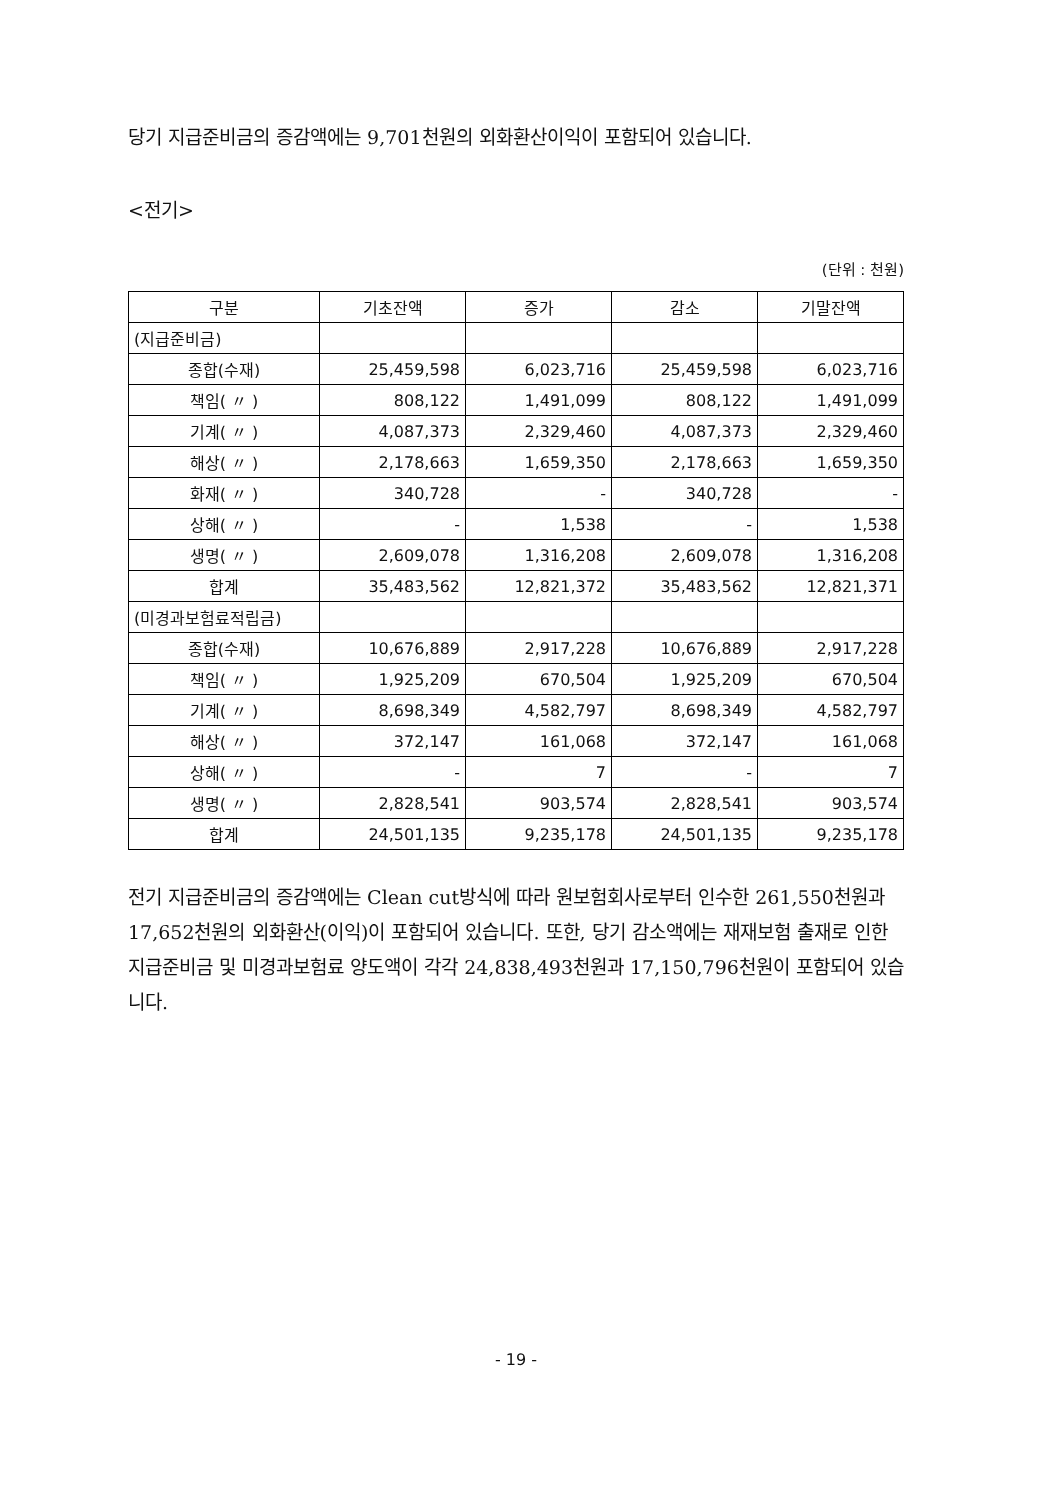당기 지급준비금의 증감액에는 9,701천원의 외화환산이익이 포함되어 있습니다.
<전기>
(단위 : 천원)
| 구분 | 기초잔액 | 증가 | 감소 | 기말잔액 |
| --- | --- | --- | --- | --- |
| (지급준비금) | | | | |
| 종합(수재) | 25,459,598 | 6,023,716 | 25,459,598 | 6,023,716 |
| 책임( 〃 ) | 808,122 | 1,491,099 | 808,122 | 1,491,099 |
| 기계( 〃 ) | 4,087,373 | 2,329,460 | 4,087,373 | 2,329,460 |
| 해상( 〃 ) | 2,178,663 | 1,659,350 | 2,178,663 | 1,659,350 |
| 화재( 〃 ) | 340,728 | - | 340,728 | - |
| 상해( 〃 ) | - | 1,538 | - | 1,538 |
| 생명( 〃 ) | 2,609,078 | 1,316,208 | 2,609,078 | 1,316,208 |
| 합계 | 35,483,562 | 12,821,372 | 35,483,562 | 12,821,371 |
| (미경과보험료적립금) | | | | |
| 종합(수재) | 10,676,889 | 2,917,228 | 10,676,889 | 2,917,228 |
| 책임( 〃 ) | 1,925,209 | 670,504 | 1,925,209 | 670,504 |
| 기계( 〃 ) | 8,698,349 | 4,582,797 | 8,698,349 | 4,582,797 |
| 해상( 〃 ) | 372,147 | 161,068 | 372,147 | 161,068 |
| 상해( 〃 ) | - | 7 | - | 7 |
| 생명( 〃 ) | 2,828,541 | 903,574 | 2,828,541 | 903,574 |
| 합계 | 24,501,135 | 9,235,178 | 24,501,135 | 9,235,178 |
전기 지급준비금의 증감액에는 Clean cut방식에 따라 원보험회사로부터 인수한 261,550천원과 17,652천원의 외화환산(이익)이 포함되어 있습니다. 또한, 당기 감소액에는 재재보험 출재로 인한 지급준비금 및 미경과보험료 양도액이 각각 24,838,493천원과 17,150,796천원이 포함되어 있습니다.
- 19 -